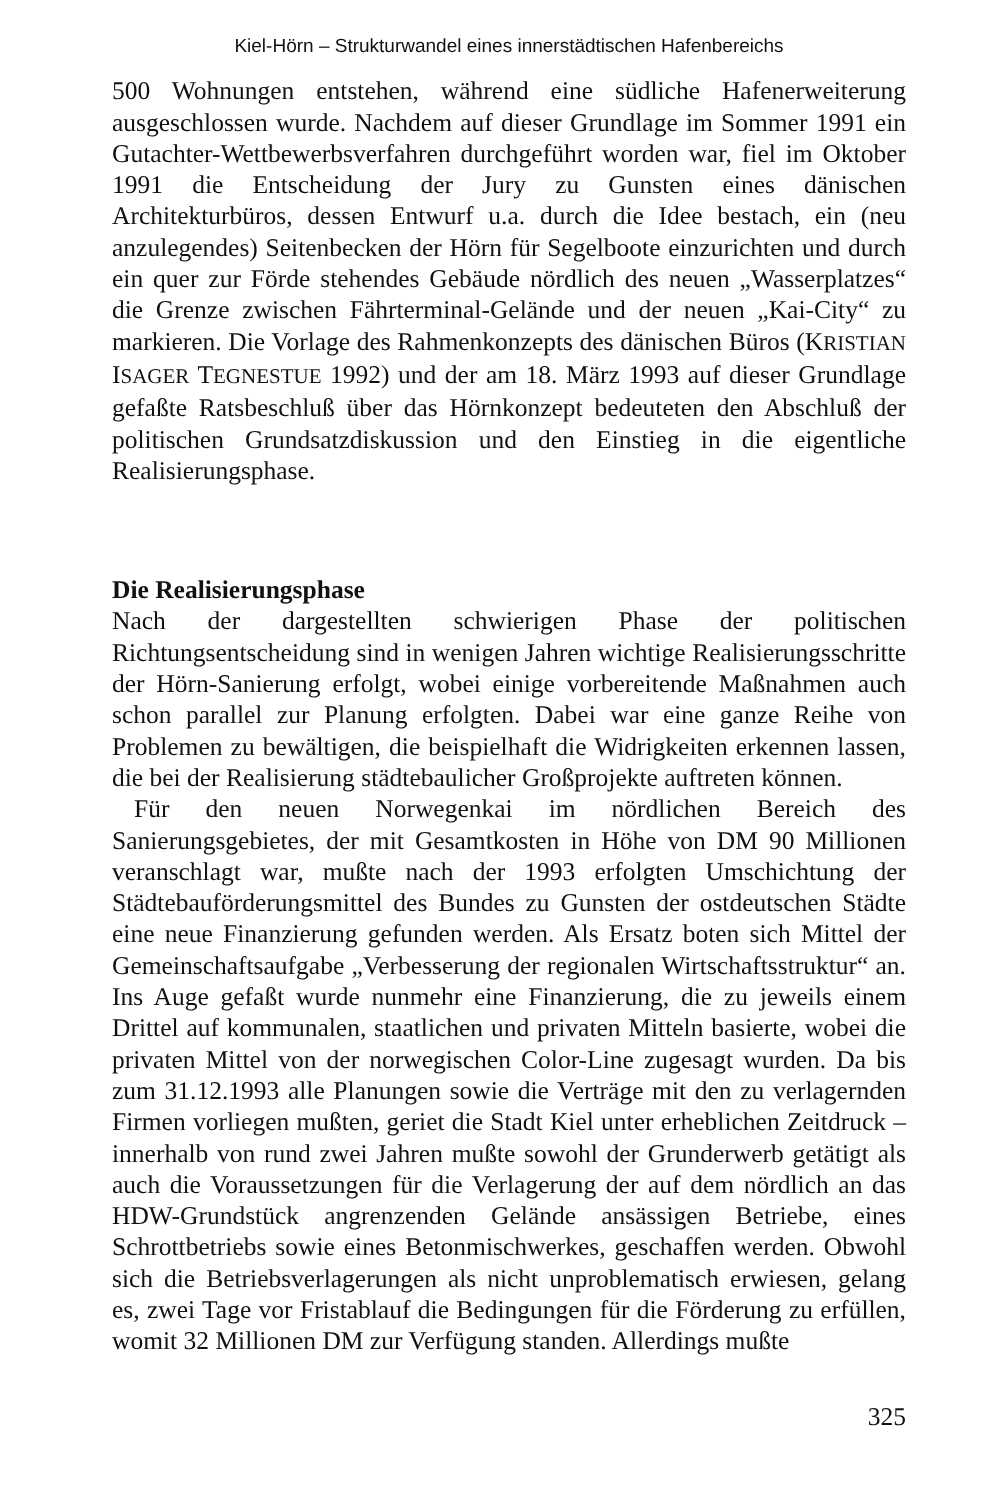Kiel-Hörn – Strukturwandel eines innerstädtischen Hafenbereichs
500 Wohnungen entstehen, während eine südliche Hafenerweiterung ausgeschlossen wurde. Nachdem auf dieser Grundlage im Sommer 1991 ein Gutachter-Wettbewerbsverfahren durchgeführt worden war, fiel im Oktober 1991 die Entscheidung der Jury zu Gunsten eines dänischen Architekturbüros, dessen Entwurf u.a. durch die Idee bestach, ein (neu anzulegendes) Seitenbecken der Hörn für Segelboote einzurichten und durch ein quer zur Förde stehendes Gebäude nördlich des neuen „Wasserplatzes“ die Grenze zwischen Fährterminal-Gelände und der neuen „Kai-City“ zu markieren. Die Vorlage des Rahmenkonzepts des dänischen Büros (KRISTIAN ISAGER TEGNESTUE 1992) und der am 18. März 1993 auf dieser Grundlage gefaßte Ratsbeschluß über das Hörnkonzept bedeuteten den Abschluß der politischen Grundsatzdiskussion und den Einstieg in die eigentliche Realisierungsphase.
Die Realisierungsphase
Nach der dargestellten schwierigen Phase der politischen Richtungsentscheidung sind in wenigen Jahren wichtige Realisierungsschritte der Hörn-Sanierung erfolgt, wobei einige vorbereitende Maßnahmen auch schon parallel zur Planung erfolgten. Dabei war eine ganze Reihe von Problemen zu bewältigen, die beispielhaft die Widrigkeiten erkennen lassen, die bei der Realisierung städtebaulicher Großprojekte auftreten können.
Für den neuen Norwegenkai im nördlichen Bereich des Sanierungsgebietes, der mit Gesamtkosten in Höhe von DM 90 Millionen veranschlagt war, mußte nach der 1993 erfolgten Umschichtung der Städtebauförderungsmittel des Bundes zu Gunsten der ostdeutschen Städte eine neue Finanzierung gefunden werden. Als Ersatz boten sich Mittel der Gemeinschaftsaufgabe „Verbesserung der regionalen Wirtschaftsstruktur“ an. Ins Auge gefaßt wurde nunmehr eine Finanzierung, die zu jeweils einem Drittel auf kommunalen, staatlichen und privaten Mitteln basierte, wobei die privaten Mittel von der norwegischen Color-Line zugesagt wurden. Da bis zum 31.12.1993 alle Planungen sowie die Verträge mit den zu verlagernden Firmen vorliegen mußten, geriet die Stadt Kiel unter erheblichen Zeitdruck – innerhalb von rund zwei Jahren mußte sowohl der Grunderwerb getätigt als auch die Voraussetzungen für die Verlagerung der auf dem nördlich an das HDW-Grundstück angrenzenden Gelände ansässigen Betriebe, eines Schrottbetriebs sowie eines Betonmischwerkes, geschaffen werden. Obwohl sich die Betriebsverlagerungen als nicht unproblematisch erwiesen, gelang es, zwei Tage vor Fristablauf die Bedingungen für die Förderung zu erfüllen, womit 32 Millionen DM zur Verfügung standen. Allerdings mußte
325